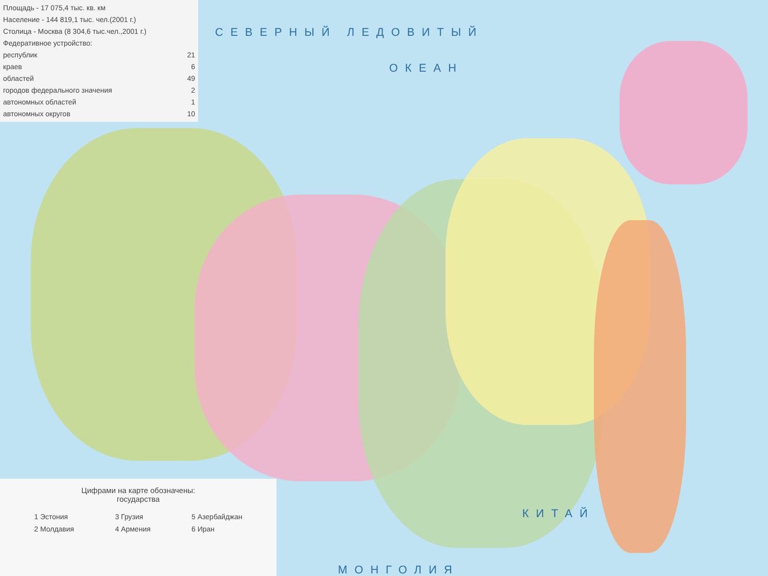Площадь - 17 075,4 тыс. кв. км
Население - 144 819,1 тыс. чел.(2001 г.)
Столица - Москва (8 304,6 тыс.чел.,2001 г.)
Федеративное устройство:
| республик | 21 |
| краев | 6 |
| областей | 49 |
| городов федерального значения | 2 |
| автономных областей | 1 |
| автономных округов | 10 |
СЕВЕРНЫЙ ЛЕДОВИТЫЙ
ОКЕАН
КИТАЙ
МОНГОЛИЯ
Цифрами на карте обозначены:
государства
| 1 Эстония | 3 Грузия | 5 Азербайджан |
| 2 Молдавия | 4 Армения | 6 Иран |